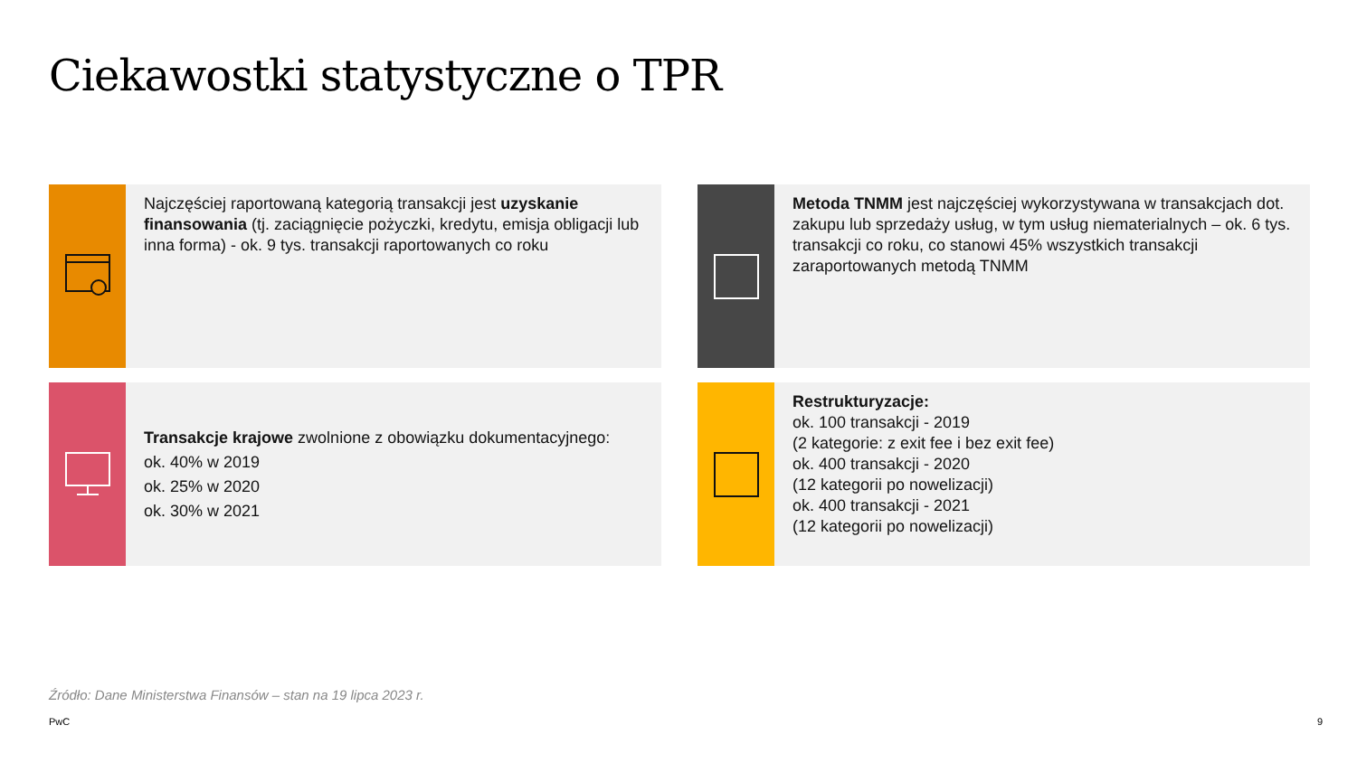Ciekawostki statystyczne o TPR
Najczęściej raportowaną kategorią transakcji jest uzyskanie finansowania (tj. zaciągnięcie pożyczki, kredytu, emisja obligacji lub inna forma) - ok. 9 tys. transakcji raportowanych co roku
Metoda TNMM jest najczęściej wykorzystywana w transakcjach dot. zakupu lub sprzedaży usług, w tym usług niematerialnych – ok. 6 tys. transakcji co roku, co stanowi 45% wszystkich transakcji zaraportowanych metodą TNMM
Transakcje krajowe zwolnione z obowiązku dokumentacyjnego:
ok. 40% w 2019
ok. 25% w 2020
ok. 30% w 2021
Restrukturyzacje:
ok. 100 transakcji - 2019
(2 kategorie: z exit fee i bez exit fee)
ok. 400 transakcji - 2020
(12 kategorii po nowelizacji)
ok. 400 transakcji - 2021
(12 kategorii po nowelizacji)
Źródło: Dane Ministerstwa Finansów – stan na 19 lipca 2023 r.
PwC 9